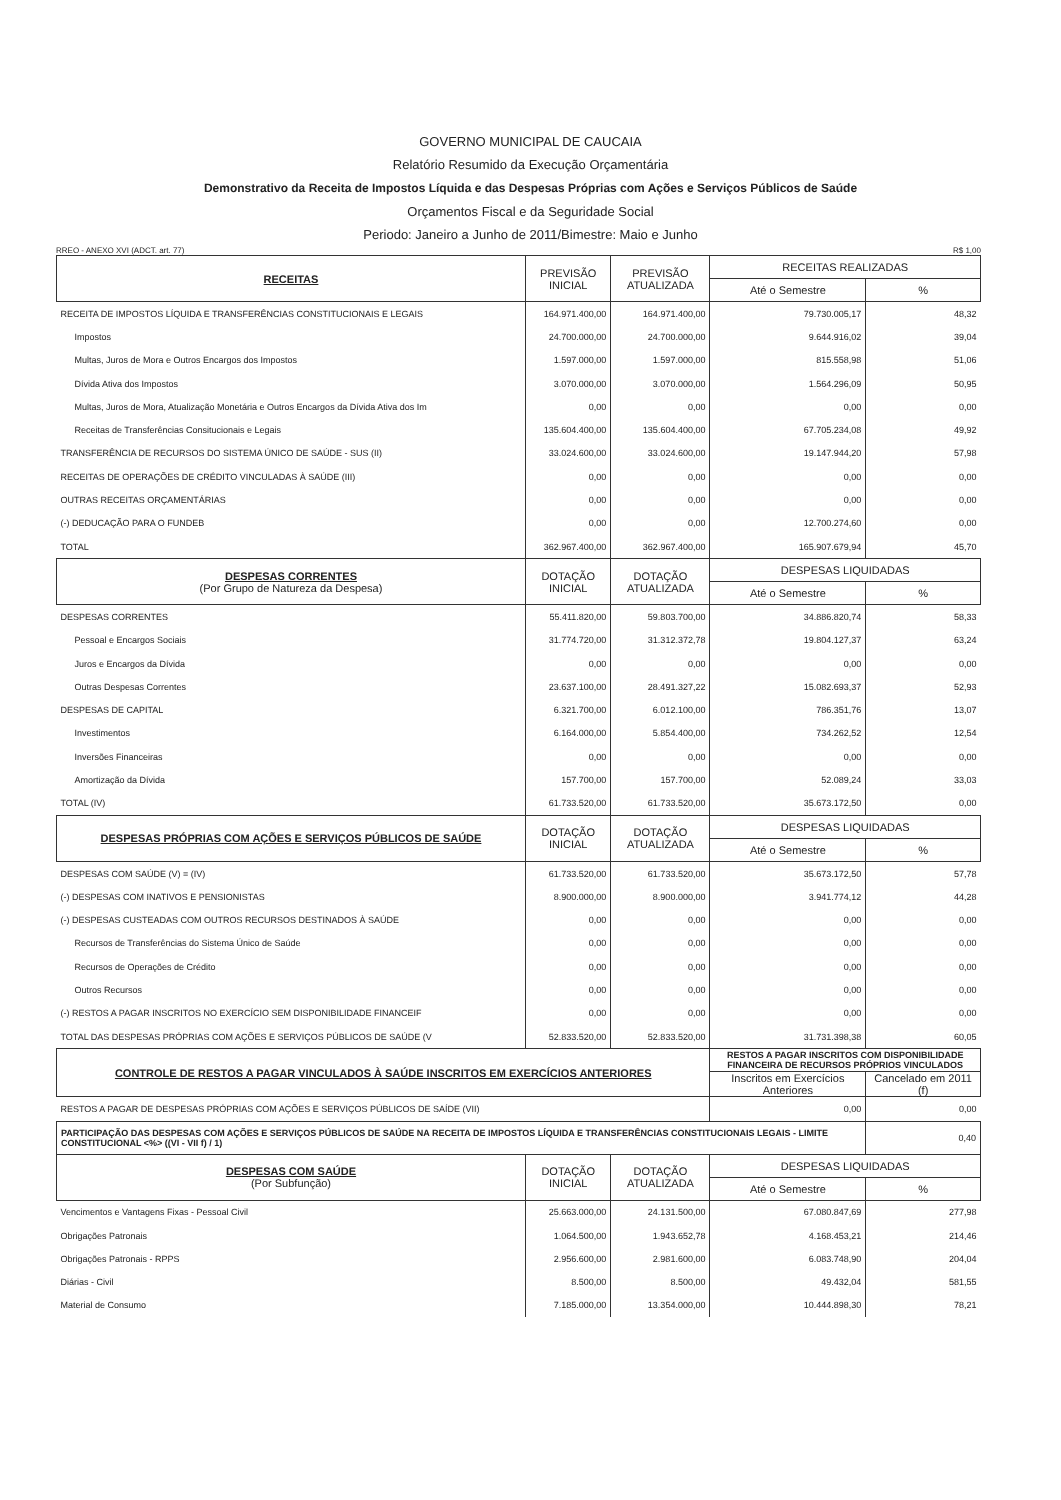GOVERNO MUNICIPAL DE CAUCAIA
Relatório Resumido da Execução Orçamentária
Demonstrativo da Receita de Impostos Líquida e das Despesas Próprias com Ações e Serviços Públicos de Saúde
Orçamentos Fiscal e da Seguridade Social
Periodo: Janeiro a Junho de 2011/Bimestre: Maio e Junho
RREO - ANEXO XVI (ADCT. art. 77) R$ 1,00
| RECEITAS | PREVISÃO INICIAL | PREVISÃO ATUALIZADA | RECEITAS REALIZADAS | |
| --- | --- | --- | --- | --- |
| | | | Até o Semestre | % |
| RECEITA DE IMPOSTOS LÍQUIDA E TRANSFERÊNCIAS CONSTITUCIONAIS E LEGAIS | 164.971.400,00 | 164.971.400,00 | 79.730.005,17 | 48,32 |
| Impostos | 24.700.000,00 | 24.700.000,00 | 9.644.916,02 | 39,04 |
| Multas, Juros de Mora e Outros Encargos dos Impostos | 1.597.000,00 | 1.597.000,00 | 815.558,98 | 51,06 |
| Dívida Ativa dos Impostos | 3.070.000,00 | 3.070.000,00 | 1.564.296,09 | 50,95 |
| Multas, Juros de Mora, Atualização Monetária e Outros Encargos da Dívida Ativa dos Im | 0,00 | 0,00 | 0,00 | 0,00 |
| Receitas de Transferências Consitucionais e Legais | 135.604.400,00 | 135.604.400,00 | 67.705.234,08 | 49,92 |
| TRANSFERÊNCIA DE RECURSOS DO SISTEMA ÚNICO DE SAÚDE - SUS (II) | 33.024.600,00 | 33.024.600,00 | 19.147.944,20 | 57,98 |
| RECEITAS DE OPERAÇÕES DE CRÉDITO VINCULADAS À SAÚDE (III) | 0,00 | 0,00 | 0,00 | 0,00 |
| OUTRAS RECEITAS ORÇAMENTÁRIAS | 0,00 | 0,00 | 0,00 | 0,00 |
| (-) DEDUCAÇÃO PARA O FUNDEB | 0,00 | 0,00 | 12.700.274,60 | 0,00 |
| TOTAL | 362.967.400,00 | 362.967.400,00 | 165.907.679,94 | 45,70 |
| DESPESAS CORRENTES (Por Grupo de Natureza da Despesa) | DOTAÇÃO INICIAL | DOTAÇÃO ATUALIZADA | DESPESAS LIQUIDADAS | |
| | | | Até o Semestre | % |
| DESPESAS CORRENTES | 55.411.820,00 | 59.803.700,00 | 34.886.820,74 | 58,33 |
| Pessoal e Encargos Sociais | 31.774.720,00 | 31.312.372,78 | 19.804.127,37 | 63,24 |
| Juros e Encargos da Dívida | 0,00 | 0,00 | 0,00 | 0,00 |
| Outras Despesas Correntes | 23.637.100,00 | 28.491.327,22 | 15.082.693,37 | 52,93 |
| DESPESAS DE CAPITAL | 6.321.700,00 | 6.012.100,00 | 786.351,76 | 13,07 |
| Investimentos | 6.164.000,00 | 5.854.400,00 | 734.262,52 | 12,54 |
| Inversões Financeiras | 0,00 | 0,00 | 0,00 | 0,00 |
| Amortização da Dívida | 157.700,00 | 157.700,00 | 52.089,24 | 33,03 |
| TOTAL (IV) | 61.733.520,00 | 61.733.520,00 | 35.673.172,50 | 0,00 |
| DESPESAS PRÓPRIAS COM AÇÕES E SERVIÇOS PÚBLICOS DE SAÚDE | DOTAÇÃO INICIAL | DOTAÇÃO ATUALIZADA | DESPESAS LIQUIDADAS | |
| | | | Até o Semestre | % |
| DESPESAS COM SAÚDE (V) = (IV) | 61.733.520,00 | 61.733.520,00 | 35.673.172,50 | 57,78 |
| (-) DESPESAS COM INATIVOS E PENSIONISTAS | 8.900.000,00 | 8.900.000,00 | 3.941.774,12 | 44,28 |
| (-) DESPESAS CUSTEADAS COM OUTROS RECURSOS DESTINADOS À SAÚDE | 0,00 | 0,00 | 0,00 | 0,00 |
| Recursos de Transferências do Sistema Único de Saúde | 0,00 | 0,00 | 0,00 | 0,00 |
| Recursos de Operações de Crédito | 0,00 | 0,00 | 0,00 | 0,00 |
| Outros Recursos | 0,00 | 0,00 | 0,00 | 0,00 |
| (-) RESTOS A PAGAR INSCRITOS NO EXERCÍCIO SEM DISPONIBILIDADE FINANCEIF | 0,00 | 0,00 | 0,00 | 0,00 |
| TOTAL DAS DESPESAS PRÓPRIAS COM AÇÕES E SERVIÇOS PÚBLICOS DE SAÚDE (V | 52.833.520,00 | 52.833.520,00 | 31.731.398,38 | 60,05 |
| CONTROLE DE RESTOS A PAGAR VINCULADOS À SAÚDE INSCRITOS EM EXERCÍCIOS ANTERIORES | | | RESTOS A PAGAR INSCRITOS COM DISPONIBILIDADE FINANCEIRA DE RECURSOS PRÓPRIOS VINCULADOS | |
| | | | Inscritos em Exercícios Anteriores | Cancelado em 2011 (f) |
| RESTOS A PAGAR DE DESPESAS PRÓPRIAS COM AÇÕES E SERVIÇOS PÚBLICOS DE SAÍDE (VII) | | | 0,00 | 0,00 |
| PARTICIPAÇÃO DAS DESPESAS COM AÇÕES E SERVIÇOS PÚBLICOS DE SAÚDE NA RECEITA DE IMPOSTOS LÍQUIDA E TRANSFERÊNCIAS CONSTITUCIONAIS LEGAIS - LIMITE CONSTITUCIONAL <%> ((VI - VII f) / 1) | | | | 0,40 |
| DESPESAS COM SAÚDE (Por Subfunção) | DOTAÇÃO INICIAL | DOTAÇÃO ATUALIZADA | DESPESAS LIQUIDADAS | |
| | | | Até o Semestre | % |
| Vencimentos e Vantagens Fixas - Pessoal Civil | 25.663.000,00 | 24.131.500,00 | 67.080.847,69 | 277,98 |
| Obrigações Patronais | 1.064.500,00 | 1.943.652,78 | 4.168.453,21 | 214,46 |
| Obrigações Patronais - RPPS | 2.956.600,00 | 2.981.600,00 | 6.083.748,90 | 204,04 |
| Diárias - Civil | 8.500,00 | 8.500,00 | 49.432,04 | 581,55 |
| Material de Consumo | 7.185.000,00 | 13.354.000,00 | 10.444.898,30 | 78,21 |